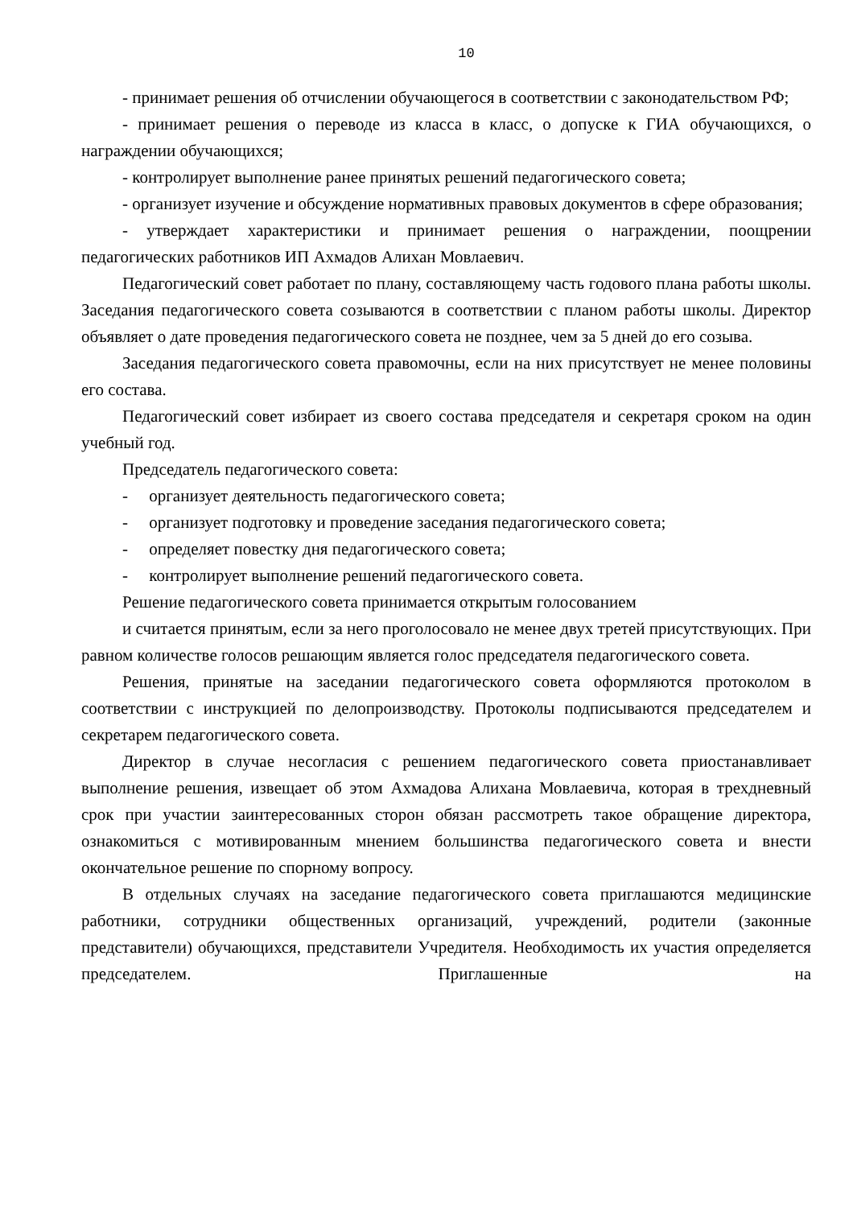10
- принимает решения об отчислении обучающегося в соответствии с законодательством РФ;
- принимает решения о переводе из класса в класс, о допуске к ГИА обучающихся, о награждении обучающихся;
- контролирует выполнение ранее принятых решений педагогического совета;
- организует изучение и обсуждение нормативных правовых документов в сфере образования;
- утверждает характеристики и принимает решения о награждении, поощрении педагогических работников ИП Ахмадов Алихан Мовлаевич.
Педагогический совет работает по плану, составляющему часть годового плана работы школы. Заседания педагогического совета созываются в соответствии с планом работы школы. Директор объявляет о дате проведения педагогического совета не позднее, чем за 5 дней до его созыва.
Заседания педагогического совета правомочны, если на них присутствует не менее половины его состава.
Педагогический совет избирает из своего состава председателя и секретаря сроком на один учебный год.
Председатель педагогического совета:
- организует деятельность педагогического совета;
- организует подготовку и проведение заседания педагогического совета;
- определяет повестку дня педагогического совета;
- контролирует выполнение решений педагогического совета.
Решение педагогического совета принимается открытым голосованием
и считается принятым, если за него проголосовало не менее двух третей присутствующих. При равном количестве голосов решающим является голос председателя педагогического совета.
Решения, принятые на заседании педагогического совета оформляются протоколом в соответствии с инструкцией по делопроизводству. Протоколы подписываются председателем и секретарем педагогического совета.
Директор в случае несогласия с решением педагогического совета приостанавливает выполнение решения, извещает об этом Ахмадова Алихана Мовлаевича, которая в трехдневный срок при участии заинтересованных сторон обязан рассмотреть такое обращение директора, ознакомиться с мотивированным мнением большинства педагогического совета и внести окончательное решение по спорному вопросу.
В отдельных случаях на заседание педагогического совета приглашаются медицинские работники, сотрудники общественных организаций, учреждений, родители (законные представители) обучающихся, представители Учредителя. Необходимость их участия определяется председателем. Приглашенные на